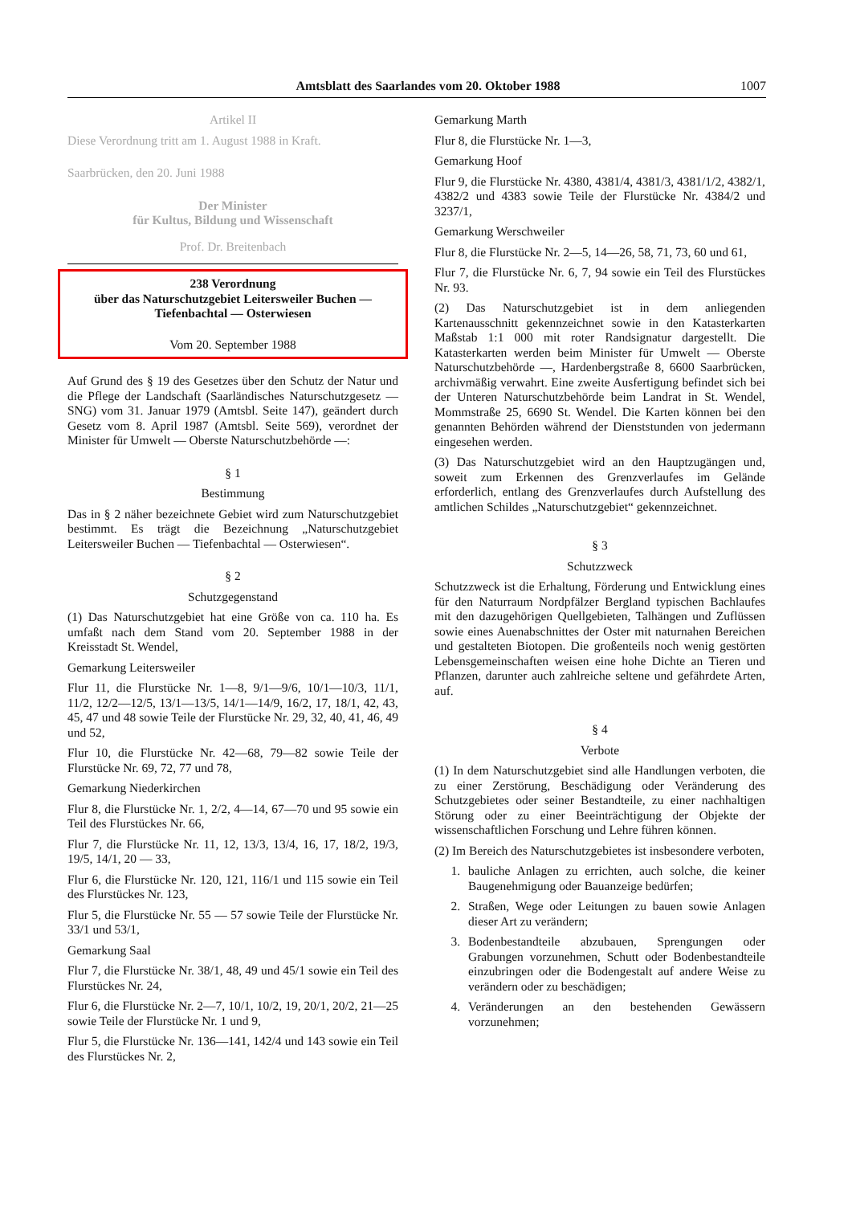Amtsblatt des Saarlandes vom 20. Oktober 1988
1007
Artikel II
Diese Verordnung tritt am 1. August 1988 in Kraft.
Saarbrücken, den 20. Juni 1988
Der Minister
für Kultus, Bildung und Wissenschaft
Prof. Dr. Breitenbach
238 Verordnung
über das Naturschutzgebiet Leitersweiler Buchen — Tiefenbachtal — Osterwiesen
Vom 20. September 1988
Auf Grund des § 19 des Gesetzes über den Schutz der Natur und die Pflege der Landschaft (Saarländisches Naturschutzgesetz — SNG) vom 31. Januar 1979 (Amtsbl. Seite 147), geändert durch Gesetz vom 8. April 1987 (Amtsbl. Seite 569), verordnet der Minister für Umwelt — Oberste Naturschutzbehörde —:
§ 1
Bestimmung
Das in § 2 näher bezeichnete Gebiet wird zum Naturschutzgebiet bestimmt. Es trägt die Bezeichnung „Naturschutzgebiet Leitersweiler Buchen — Tiefenbachtal — Osterwiesen“.
§ 2
Schutzgegenstand
(1) Das Naturschutzgebiet hat eine Größe von ca. 110 ha. Es umfaßt nach dem Stand vom 20. September 1988 in der Kreisstadt St. Wendel,
Gemarkung Leitersweiler
Flur 11, die Flurstücke Nr. 1—8, 9/1—9/6, 10/1—10/3, 11/1, 11/2, 12/2—12/5, 13/1—13/5, 14/1—14/9, 16/2, 17, 18/1, 42, 43, 45, 47 und 48 sowie Teile der Flurstücke Nr. 29, 32, 40, 41, 46, 49 und 52,
Flur 10, die Flurstücke Nr. 42—68, 79—82 sowie Teile der Flurstücke Nr. 69, 72, 77 und 78,
Gemarkung Niederkirchen
Flur 8, die Flurstücke Nr. 1, 2/2, 4—14, 67—70 und 95 sowie ein Teil des Flurstückes Nr. 66,
Flur 7, die Flurstücke Nr. 11, 12, 13/3, 13/4, 16, 17, 18/2, 19/3, 19/5, 14/1, 20 — 33,
Flur 6, die Flurstücke Nr. 120, 121, 116/1 und 115 sowie ein Teil des Flurstückes Nr. 123,
Flur 5, die Flurstücke Nr. 55 — 57 sowie Teile der Flurstücke Nr. 33/1 und 53/1,
Gemarkung Saal
Flur 7, die Flurstücke Nr. 38/1, 48, 49 und 45/1 sowie ein Teil des Flurstückes Nr. 24,
Flur 6, die Flurstücke Nr. 2—7, 10/1, 10/2, 19, 20/1, 20/2, 21—25 sowie Teile der Flurstücke Nr. 1 und 9,
Flur 5, die Flurstücke Nr. 136—141, 142/4 und 143 sowie ein Teil des Flurstückes Nr. 2,
Gemarkung Marth
Flur 8, die Flurstücke Nr. 1—3,
Gemarkung Hoof
Flur 9, die Flurstücke Nr. 4380, 4381/4, 4381/3, 4381/1/2, 4382/1, 4382/2 und 4383 sowie Teile der Flurstücke Nr. 4384/2 und 3237/1,
Gemarkung Werschweiler
Flur 8, die Flurstücke Nr. 2—5, 14—26, 58, 71, 73, 60 und 61,
Flur 7, die Flurstücke Nr. 6, 7, 94 sowie ein Teil des Flurstückes Nr. 93.
(2) Das Naturschutzgebiet ist in dem anliegenden Kartenausschnitt gekennzeichnet sowie in den Katasterkarten Maßstab 1:1 000 mit roter Randsignatur dargestellt. Die Katasterkarten werden beim Minister für Umwelt — Oberste Naturschutzbehörde —, Hardenbergstraße 8, 6600 Saarbrücken, archivmäßig verwahrt. Eine zweite Ausfertigung befindet sich bei der Unteren Naturschutzbehörde beim Landrat in St. Wendel, Mommstraße 25, 6690 St. Wendel. Die Karten können bei den genannten Behörden während der Dienststunden von jedermann eingesehen werden.
(3) Das Naturschutzgebiet wird an den Hauptzugängen und, soweit zum Erkennen des Grenzverlaufes im Gelände erforderlich, entlang des Grenzverlaufes durch Aufstellung des amtlichen Schildes „Naturschutzgebiet“ gekennzeichnet.
§ 3
Schutzzweck
Schutzzweck ist die Erhaltung, Förderung und Entwicklung eines für den Naturraum Nordpfälzer Bergland typischen Bachlaufes mit den dazugehörigen Quellgebieten, Talhängen und Zuflüssen sowie eines Auenabschnittes der Oster mit naturnahen Bereichen und gestalteten Biotopen. Die großenteils noch wenig gestörten Lebensgemeinschaften weisen eine hohe Dichte an Tieren und Pflanzen, darunter auch zahlreiche seltene und gefährdete Arten, auf.
§ 4
Verbote
(1) In dem Naturschutzgebiet sind alle Handlungen verboten, die zu einer Zerstörung, Beschädigung oder Veränderung des Schutzgebietes oder seiner Bestandteile, zu einer nachhaltigen Störung oder zu einer Beeinträchtigung der Objekte der wissenschaftlichen Forschung und Lehre führen können.
(2) Im Bereich des Naturschutzgebietes ist insbesondere verboten,
1. bauliche Anlagen zu errichten, auch solche, die keiner Baugenehmigung oder Bauanzeige bedürfen;
2. Straßen, Wege oder Leitungen zu bauen sowie Anlagen dieser Art zu verändern;
3. Bodenbestandteile abzubauen, Sprengungen oder Grabungen vorzunehmen, Schutt oder Bodenbestandteile einzubringen oder die Bodengestalt auf andere Weise zu verändern oder zu beschädigen;
4. Veränderungen an den bestehenden Gewässern vorzunehmen;